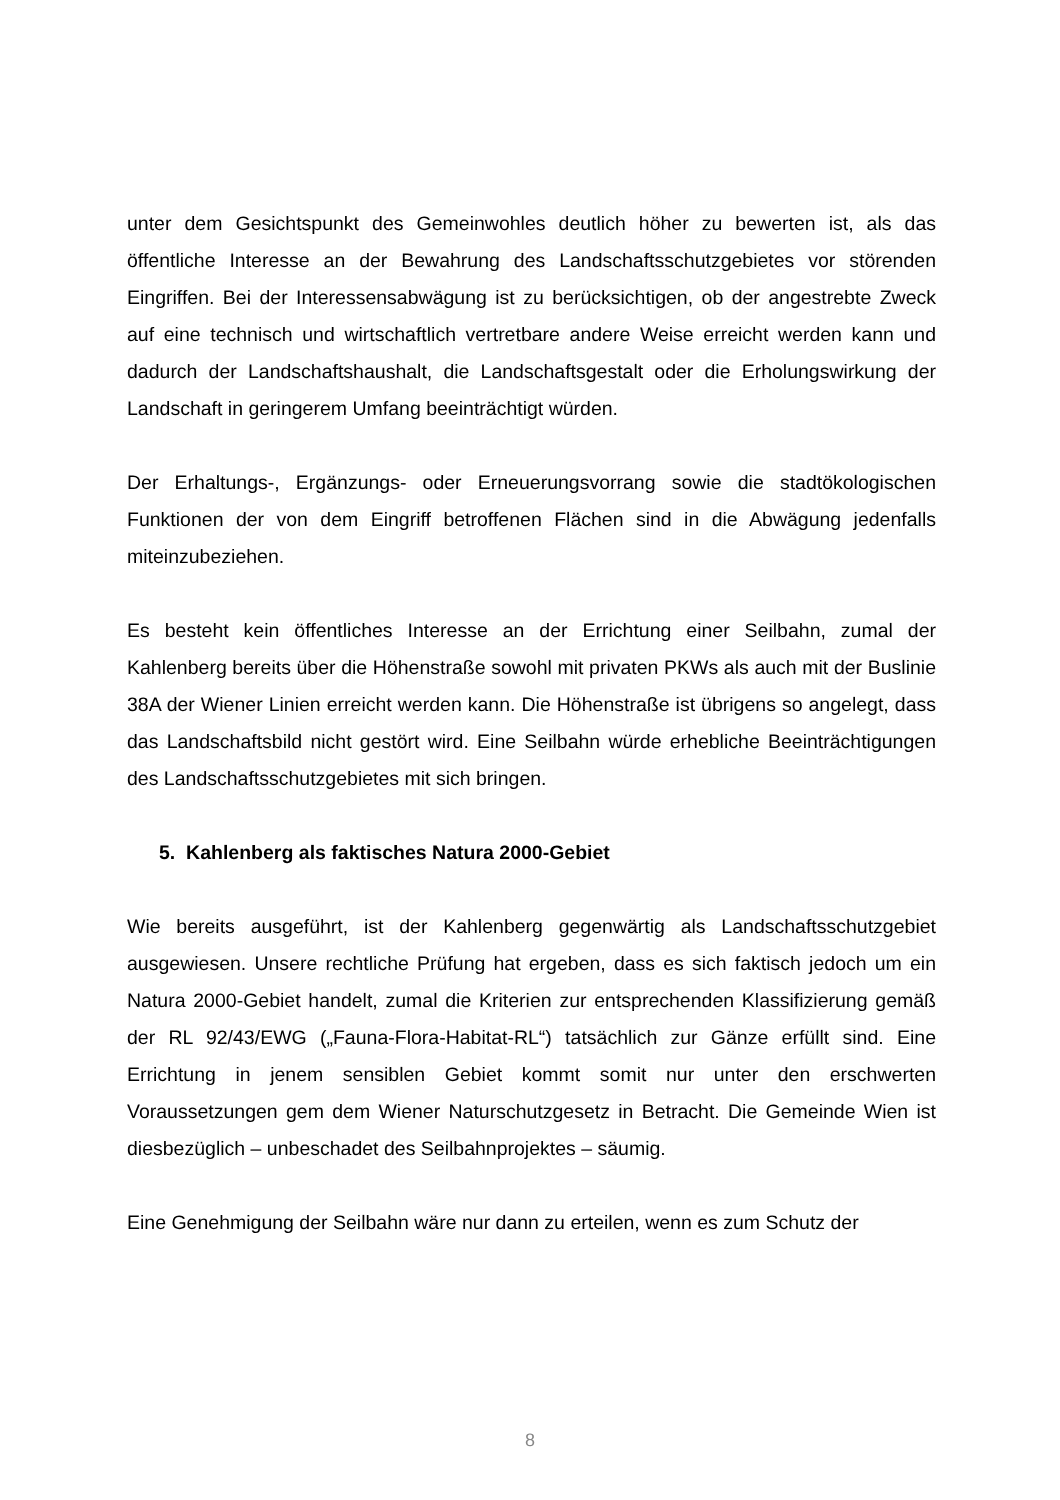unter dem Gesichtspunkt des Gemeinwohles deutlich höher zu bewerten ist, als das öffentliche Interesse an der Bewahrung des Landschaftsschutzgebietes vor störenden Eingriffen. Bei der Interessensabwägung ist zu berücksichtigen, ob der angestrebte Zweck auf eine technisch und wirtschaftlich vertretbare andere Weise erreicht werden kann und dadurch der Landschaftshaushalt, die Landschaftsgestalt oder die Erholungswirkung der Landschaft in geringerem Umfang beeinträchtigt würden.
Der Erhaltungs-, Ergänzungs- oder Erneuerungsvorrang sowie die stadtökologischen Funktionen der von dem Eingriff betroffenen Flächen sind in die Abwägung jedenfalls miteinzubeziehen.
Es besteht kein öffentliches Interesse an der Errichtung einer Seilbahn, zumal der Kahlenberg bereits über die Höhenstraße sowohl mit privaten PKWs als auch mit der Buslinie 38A der Wiener Linien erreicht werden kann. Die Höhenstraße ist übrigens so angelegt, dass das Landschaftsbild nicht gestört wird. Eine Seilbahn würde erhebliche Beeinträchtigungen des Landschaftsschutzgebietes mit sich bringen.
5. Kahlenberg als faktisches Natura 2000-Gebiet
Wie bereits ausgeführt, ist der Kahlenberg gegenwärtig als Landschaftsschutzgebiet ausgewiesen. Unsere rechtliche Prüfung hat ergeben, dass es sich faktisch jedoch um ein Natura 2000-Gebiet handelt, zumal die Kriterien zur entsprechenden Klassifizierung gemäß der RL 92/43/EWG („Fauna-Flora-Habitat-RL“) tatsächlich zur Gänze erfüllt sind. Eine Errichtung in jenem sensiblen Gebiet kommt somit nur unter den erschwerten Voraussetzungen gem dem Wiener Naturschutzgesetz in Betracht. Die Gemeinde Wien ist diesbezüglich – unbeschadet des Seilbahnprojektes – säumig.
Eine Genehmigung der Seilbahn wäre nur dann zu erteilen, wenn es zum Schutz der
8